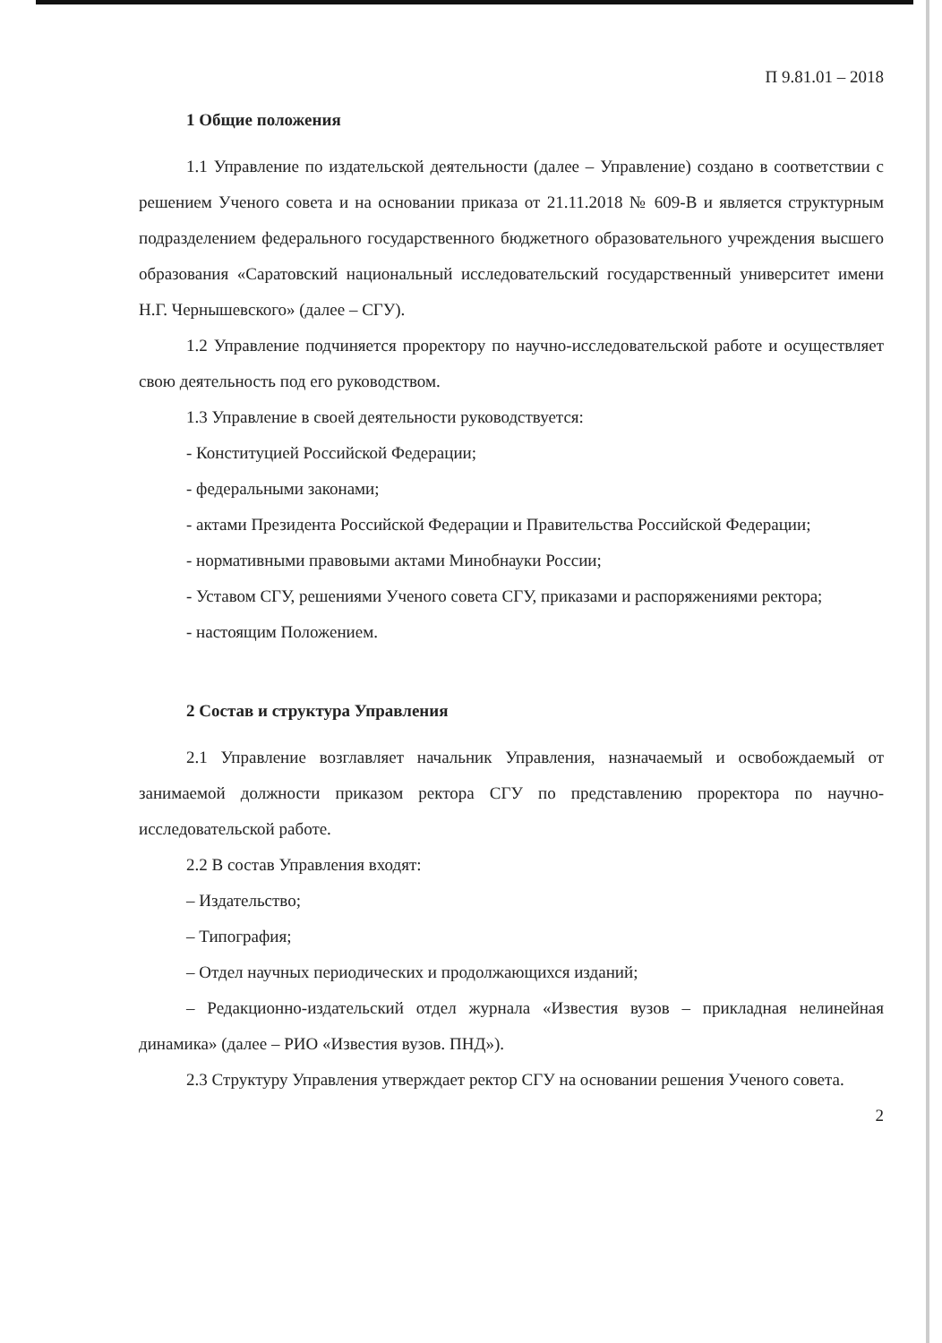П 9.81.01 – 2018
1 Общие положения
1.1 Управление по издательской деятельности (далее – Управление) создано в соответствии с решением Ученого совета и на основании приказа от 21.11.2018 № 609-В и является структурным подразделением федерального государственного бюджетного образовательного учреждения высшего образования «Саратовский национальный исследовательский государственный университет имени Н.Г. Чернышевского» (далее – СГУ).
1.2 Управление подчиняется проректору по научно-исследовательской работе и осуществляет свою деятельность под его руководством.
1.3 Управление в своей деятельности руководствуется:
- Конституцией Российской Федерации;
- федеральными законами;
- актами Президента Российской Федерации и Правительства Российской Федерации;
- нормативными правовыми актами Минобнауки России;
- Уставом СГУ, решениями Ученого совета СГУ, приказами и распоряжениями ректора;
- настоящим Положением.
2 Состав и структура Управления
2.1 Управление возглавляет начальник Управления, назначаемый и освобождаемый от занимаемой должности приказом ректора СГУ по представлению проректора по научно-исследовательской работе.
2.2 В состав Управления входят:
– Издательство;
– Типография;
– Отдел научных периодических и продолжающихся изданий;
– Редакционно-издательский отдел журнала «Известия вузов – прикладная нелинейная динамика» (далее – РИО «Известия вузов. ПНД»).
2.3 Структуру Управления утверждает ректор СГУ на основании решения Ученого совета.
2